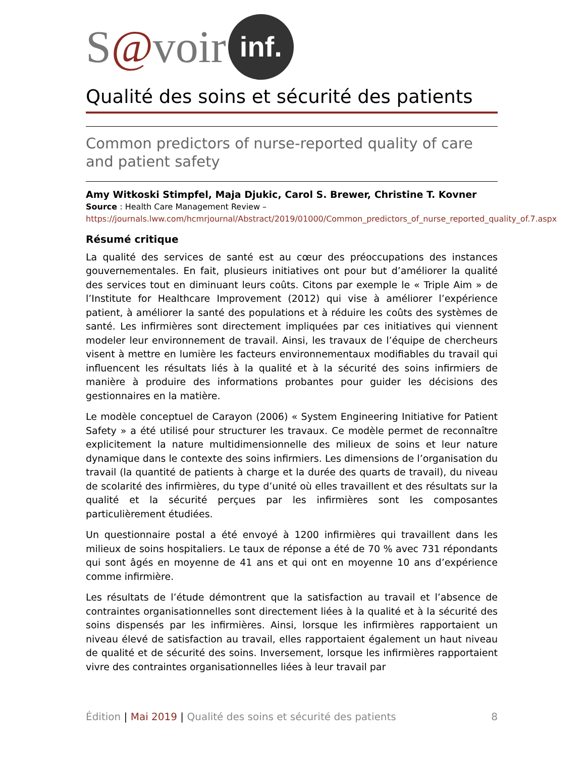S @ voir inf.
Qualité des soins et sécurité des patients
Common predictors of nurse-reported quality of care and patient safety
Amy Witkoski Stimpfel, Maja Djukic, Carol S. Brewer, Christine T. Kovner
Source : Health Care Management Review –
https://journals.lww.com/hcmrjournal/Abstract/2019/01000/Common_predictors_of_nurse_reported_quality_of.7.aspx
Résumé critique
La qualité des services de santé est au cœur des préoccupations des instances gouvernementales. En fait, plusieurs initiatives ont pour but d’améliorer la qualité des services tout en diminuant leurs coûts. Citons par exemple le « Triple Aim » de l’Institute for Healthcare Improvement (2012) qui vise à améliorer l’expérience patient, à améliorer la santé des populations et à réduire les coûts des systèmes de santé. Les infirmières sont directement impliquées par ces initiatives qui viennent modeler leur environnement de travail. Ainsi, les travaux de l’équipe de chercheurs visent à mettre en lumière les facteurs environnementaux modifiables du travail qui influencent les résultats liés à la qualité et à la sécurité des soins infirmiers de manière à produire des informations probantes pour guider les décisions des gestionnaires en la matière.
Le modèle conceptuel de Carayon (2006) « System Engineering Initiative for Patient Safety » a été utilisé pour structurer les travaux. Ce modèle permet de reconnaître explicitement la nature multidimensionnelle des milieux de soins et leur nature dynamique dans le contexte des soins infirmiers. Les dimensions de l’organisation du travail (la quantité de patients à charge et la durée des quarts de travail), du niveau de scolarité des infirmières, du type d’unité où elles travaillent et des résultats sur la qualité et la sécurité perçues par les infirmières sont les composantes particulièrement étudiées.
Un questionnaire postal a été envoyé à 1200 infirmières qui travaillent dans les milieux de soins hospitaliers. Le taux de réponse a été de 70 % avec 731 répondants qui sont âgés en moyenne de 41 ans et qui ont en moyenne 10 ans d’expérience comme infirmière.
Les résultats de l’étude démontrent que la satisfaction au travail et l’absence de contraintes organisationnelles sont directement liées à la qualité et à la sécurité des soins dispensés par les infirmières. Ainsi, lorsque les infirmières rapportaient un niveau élevé de satisfaction au travail, elles rapportaient également un haut niveau de qualité et de sécurité des soins. Inversement, lorsque les infirmières rapportaient vivre des contraintes organisationnelles liées à leur travail par
Édition | Mai 2019 | Qualité des soins et sécurité des patients 8